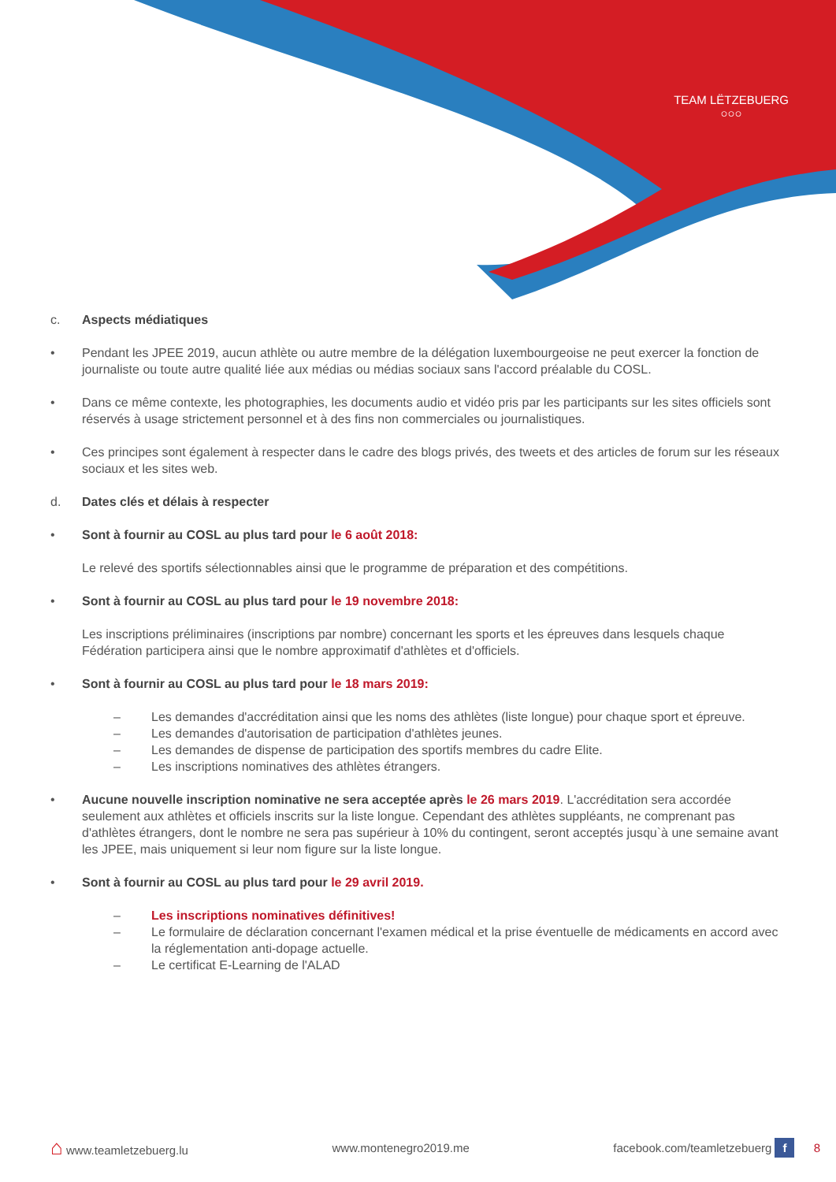TEAM LËTZEBUERG
○○○
c. Aspects médiatiques
• Pendant les JPEE 2019, aucun athlète ou autre membre de la délégation luxembourgeoise ne peut exercer la fonction de journaliste ou toute autre qualité liée aux médias ou médias sociaux sans l'accord préalable du COSL.
• Dans ce même contexte, les photographies, les documents audio et vidéo pris par les participants sur les sites officiels sont réservés à usage strictement personnel et à des fins non commerciales ou journalistiques.
• Ces principes sont également à respecter dans le cadre des blogs privés, des tweets et des articles de forum sur les réseaux sociaux et les sites web.
d. Dates clés et délais à respecter
• Sont à fournir au COSL au plus tard pour le 6 août 2018:
Le relevé des sportifs sélectionnables ainsi que le programme de préparation et des compétitions.
• Sont à fournir au COSL au plus tard pour le 19 novembre 2018:
Les inscriptions préliminaires (inscriptions par nombre) concernant les sports et les épreuves dans lesquels chaque Fédération participera ainsi que le nombre approximatif d'athlètes et d'officiels.
• Sont à fournir au COSL au plus tard pour le 18 mars 2019:
– Les demandes d'accréditation ainsi que les noms des athlètes (liste longue) pour chaque sport et épreuve.
– Les demandes d'autorisation de participation d'athlètes jeunes.
– Les demandes de dispense de participation des sportifs membres du cadre Elite.
– Les inscriptions nominatives des athlètes étrangers.
• Aucune nouvelle inscription nominative ne sera acceptée après le 26 mars 2019. L'accréditation sera accordée seulement aux athlètes et officiels inscrits sur la liste longue. Cependant des athlètes suppléants, ne comprenant pas d'athlètes étrangers, dont le nombre ne sera pas supérieur à 10% du contingent, seront acceptés jusqu`à une semaine avant les JPEE, mais uniquement si leur nom figure sur la liste longue.
• Sont à fournir au COSL au plus tard pour le 29 avril 2019.
– Les inscriptions nominatives définitives!
– Le formulaire de déclaration concernant l'examen médical et la prise éventuelle de médicaments en accord avec la réglementation anti-dopage actuelle.
– Le certificat E-Learning de l'ALAD
⌂ www.teamletzebuerg.lu www.montenegro2019.me facebook.com/teamletzebuerg f 8